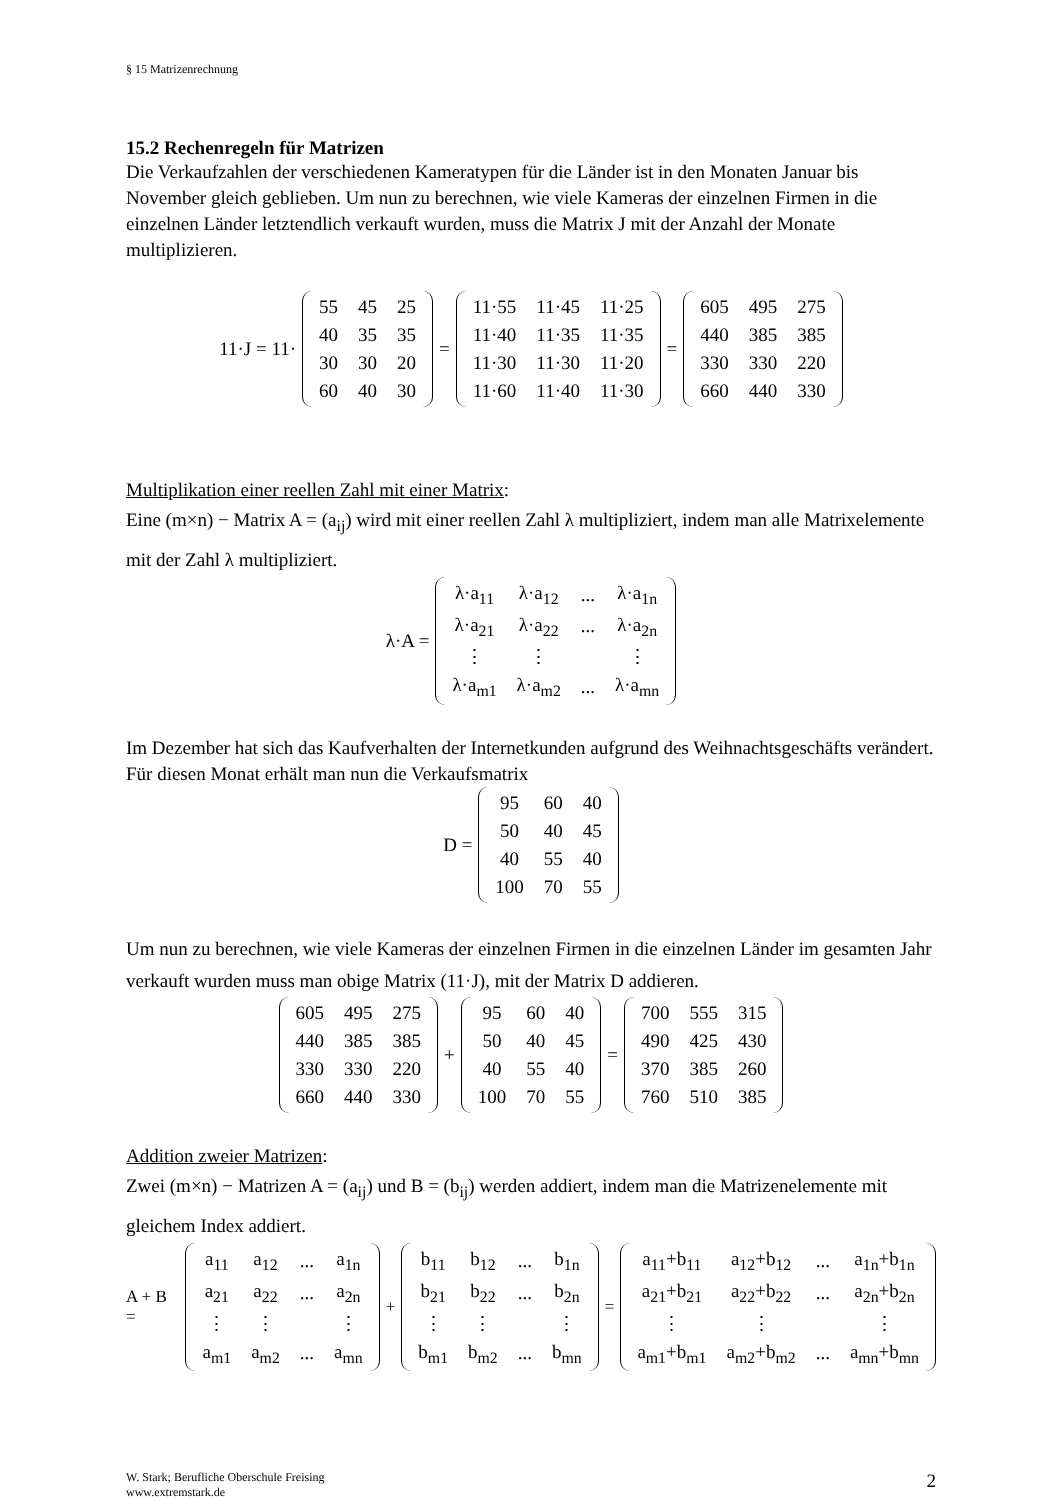§ 15 Matrizenrechnung
15.2 Rechenregeln für Matrizen
Die Verkaufzahlen der verschiedenen Kameratypen für die Länder ist in den Monaten Januar bis November gleich geblieben. Um nun zu berechnen, wie viele Kameras der einzelnen Firmen in die einzelnen Länder letztendlich verkauft wurden, muss die Matrix J mit der Anzahl der Monate multiplizieren.
11·J = 11·
| 55 | 45 | 25 |
| 40 | 35 | 35 |
| 30 | 30 | 20 |
| 60 | 40 | 30 |
=
| 11·55 | 11·45 | 11·25 |
| 11·40 | 11·35 | 11·35 |
| 11·30 | 11·30 | 11·20 |
| 11·60 | 11·40 | 11·30 |
=
| 605 | 495 | 275 |
| 440 | 385 | 385 |
| 330 | 330 | 220 |
| 660 | 440 | 330 |
Multiplikation einer reellen Zahl mit einer Matrix:
Eine (m×n) − Matrix A = (a<sub>ij</sub>) wird mit einer reellen Zahl λ multipliziert, indem man alle Matrixelemente mit der Zahl λ multipliziert.
λ·A =
| λ·a<sub>11</sub> | λ·a<sub>12</sub> | ... | λ·a<sub>1n</sub> |
| λ·a<sub>21</sub> | λ·a<sub>22</sub> | ... | λ·a<sub>2n</sub> |
| ⋮ | ⋮ | | ⋮ |
| λ·a<sub>m1</sub> | λ·a<sub>m2</sub> | ... | λ·a<sub>mn</sub> |
Im Dezember hat sich das Kaufverhalten der Internetkunden aufgrund des Weihnachtsgeschäfts verändert. Für diesen Monat erhält man nun die Verkaufsmatrix
D =
| 95 | 60 | 40 |
| 50 | 40 | 45 |
| 40 | 55 | 40 |
| 100 | 70 | 55 |
Um nun zu berechnen, wie viele Kameras der einzelnen Firmen in die einzelnen Länder im gesamten Jahr verkauft wurden muss man obige Matrix (11·J), mit der Matrix D addieren.
| 605 | 495 | 275 |
| 440 | 385 | 385 |
| 330 | 330 | 220 |
| 660 | 440 | 330 |
+
| 95 | 60 | 40 |
| 50 | 40 | 45 |
| 40 | 55 | 40 |
| 100 | 70 | 55 |
=
| 700 | 555 | 315 |
| 490 | 425 | 430 |
| 370 | 385 | 260 |
| 760 | 510 | 385 |
Addition zweier Matrizen:
Zwei (m×n) − Matrizen A = (a<sub>ij</sub>) und B = (b<sub>ij</sub>) werden addiert, indem man die Matrizenelemente mit gleichem Index addiert.
A + B =
| a<sub>11</sub> | a<sub>12</sub> | ... | a<sub>1n</sub> |
| a<sub>21</sub> | a<sub>22</sub> | ... | a<sub>2n</sub> |
| ⋮ | ⋮ | | ⋮ |
| a<sub>m1</sub> | a<sub>m2</sub> | ... | a<sub>mn</sub> |
+
| b<sub>11</sub> | b<sub>12</sub> | ... | b<sub>1n</sub> |
| b<sub>21</sub> | b<sub>22</sub> | ... | b<sub>2n</sub> |
| ⋮ | ⋮ | | ⋮ |
| b<sub>m1</sub> | b<sub>m2</sub> | ... | b<sub>mn</sub> |
=
| a<sub>11</sub>+b<sub>11</sub> | a<sub>12</sub>+b<sub>12</sub> | ... | a<sub>1n</sub>+b<sub>1n</sub> |
| a<sub>21</sub>+b<sub>21</sub> | a<sub>22</sub>+b<sub>22</sub> | ... | a<sub>2n</sub>+b<sub>2n</sub> |
| ⋮ | ⋮ | | ⋮ |
| a<sub>m1</sub>+b<sub>m1</sub> | a<sub>m2</sub>+b<sub>m2</sub> | ... | a<sub>mn</sub>+b<sub>mn</sub> |
W. Stark; Berufliche Oberschule Freising
www.extremstark.de
2